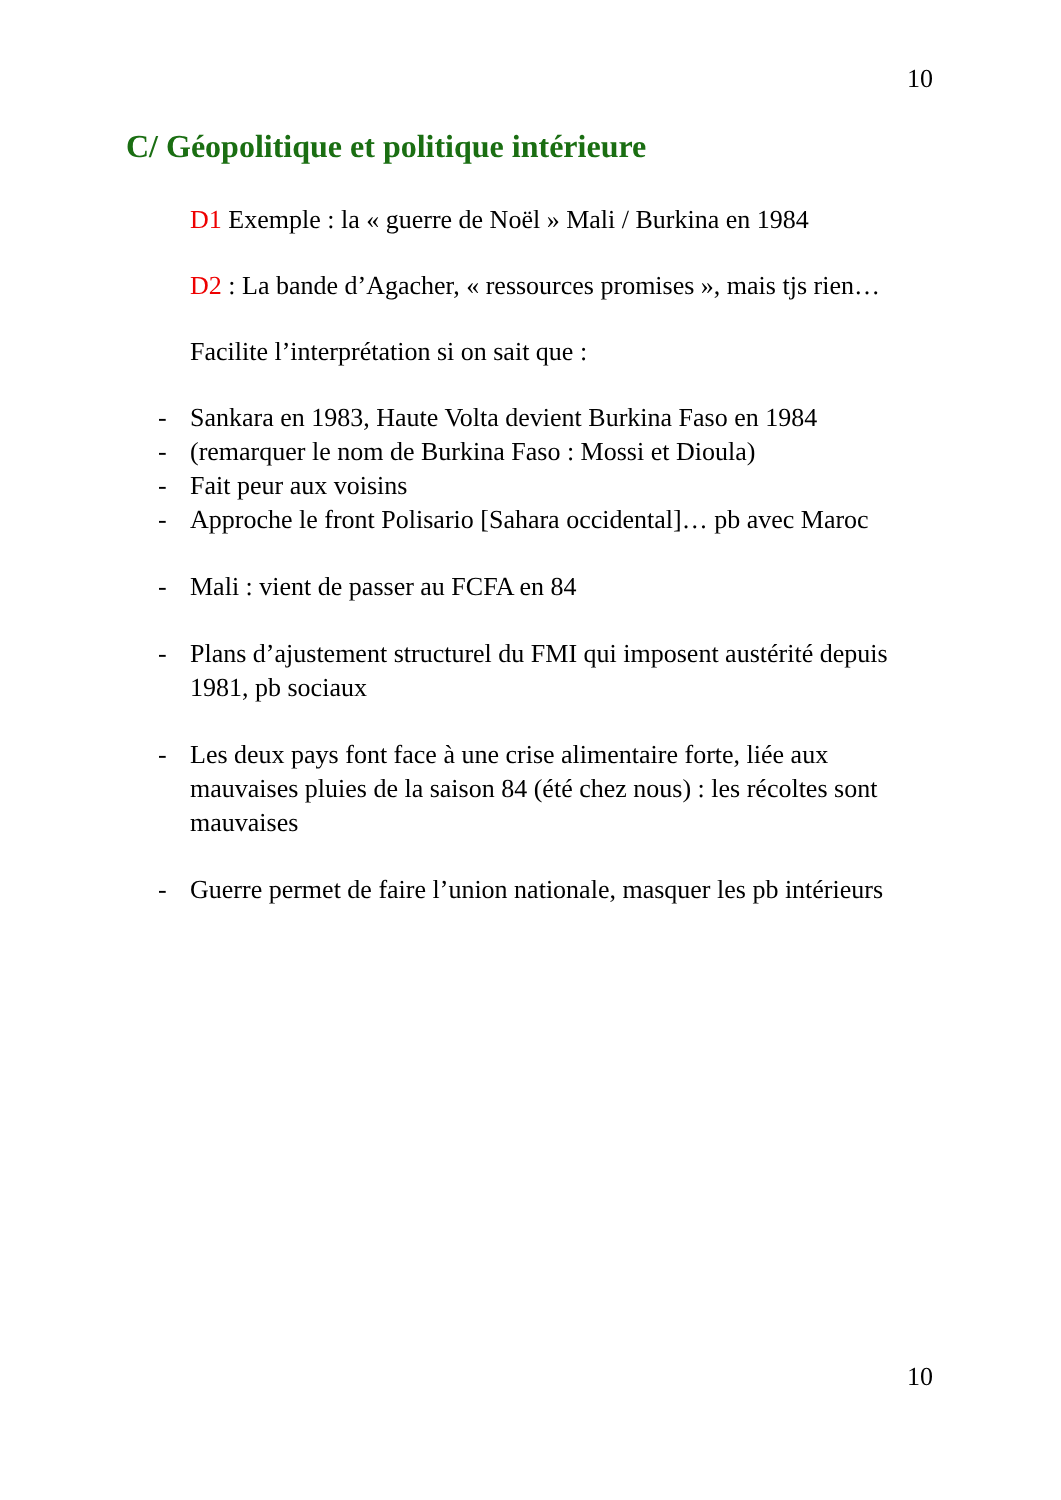10
C/ Géopolitique et politique intérieure
D1 Exemple : la « guerre de Noël » Mali / Burkina en 1984
D2 : La bande d’Agacher, « ressources promises », mais tjs rien…
Facilite l’interprétation si on sait que :
- Sankara en 1983, Haute Volta devient Burkina Faso en 1984
- (remarquer le nom de Burkina Faso : Mossi et Dioula)
- Fait peur aux voisins
- Approche le front Polisario [Sahara occidental]… pb avec Maroc
- Mali : vient de passer au FCFA en 84
- Plans d’ajustement structurel du FMI qui imposent austérité depuis 1981, pb sociaux
- Les deux pays font face à une crise alimentaire forte, liée aux mauvaises pluies de la saison 84 (été chez nous) : les récoltes sont mauvaises
- Guerre permet de faire l’union nationale, masquer les pb intérieurs
10